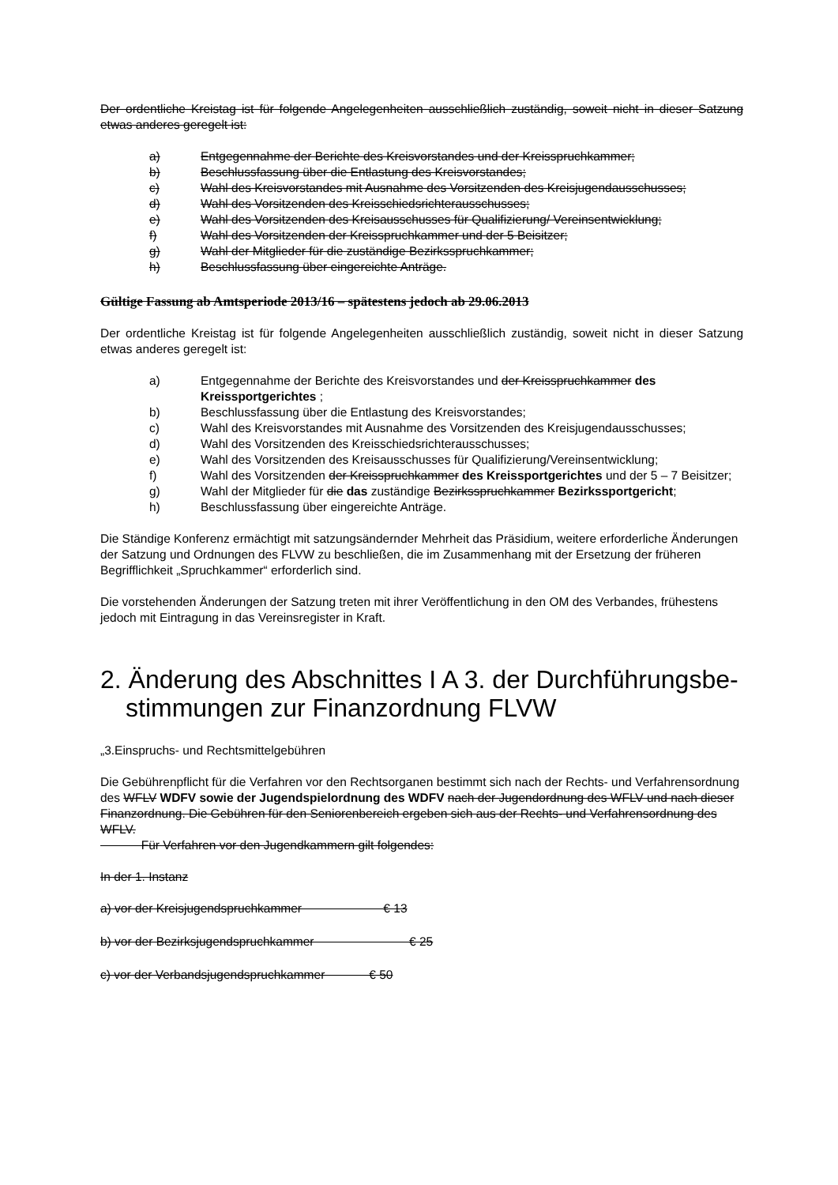Der ordentliche Kreistag ist für folgende Angelegenheiten ausschließlich zuständig, soweit nicht in dieser Satzung etwas anderes geregelt ist:
a) Entgegennahme der Berichte des Kreisvorstandes und der Kreisspruchkammer;
b) Beschlussfassung über die Entlastung des Kreisvorstandes;
c) Wahl des Kreisvorstandes mit Ausnahme des Vorsitzenden des Kreisjugendausschusses;
d) Wahl des Vorsitzenden des Kreisschiedsrichterausschusses;
e) Wahl des Vorsitzenden des Kreisausschusses für Qualifizierung/ Vereinsentwicklung;
f) Wahl des Vorsitzenden der Kreisspruchkammer und der 5 Beisitzer;
g) Wahl der Mitglieder für die zuständige Bezirksspruchkammer;
h) Beschlussfassung über eingereichte Anträge.
Gültige Fassung ab Amtsperiode 2013/16 – spätestens jedoch ab 29.06.2013
Der ordentliche Kreistag ist für folgende Angelegenheiten ausschließlich zuständig, soweit nicht in dieser Satzung etwas anderes geregelt ist:
a) Entgegennahme der Berichte des Kreisvorstandes und der Kreisspruchkammer des Kreissportgerichtes ;
b) Beschlussfassung über die Entlastung des Kreisvorstandes;
c) Wahl des Kreisvorstandes mit Ausnahme des Vorsitzenden des Kreisjugendausschusses;
d) Wahl des Vorsitzenden des Kreisschiedsrichterausschusses;
e) Wahl des Vorsitzenden des Kreisausschusses für Qualifizierung/Vereinsentwicklung;
f) Wahl des Vorsitzenden der Kreisspruchkammer des Kreissportgerichtes und der 5 – 7 Beisitzer;
g) Wahl der Mitglieder für die das zuständige Bezirksspruchkammer Bezirkssportgericht;
h) Beschlussfassung über eingereichte Anträge.
Die Ständige Konferenz ermächtigt mit satzungsändernder Mehrheit das Präsidium, weitere erforderliche Änderungen der Satzung und Ordnungen des FLVW zu beschließen, die im Zusammenhang mit der Ersetzung der früheren Begrifflichkeit „Spruchkammer“ erforderlich sind.
Die vorstehenden Änderungen der Satzung treten mit ihrer Veröffentlichung in den OM des Verbandes, frühestens jedoch mit Eintragung in das Vereinsregister in Kraft.
2. Änderung des Abschnittes I A 3. der Durchführungsbe­stimmungen zur Finanzordnung FLVW
„3.Einspruchs- und Rechtsmittelgebühren
Die Gebührenpflicht für die Verfahren vor den Rechtsorganen bestimmt sich nach der Rechts- und Verfahrensordnung des WFLV WDFV sowie der Jugendspielordnung des WDFV nach der Jugendordnung des WFLV und nach dieser Finanzordnung. Die Gebühren für den Seniorenbereich ergeben sich aus der Rechts- und Verfahrensordnung des WFLV.
Für Verfahren vor den Jugendkammern gilt folgendes:
In der 1. Instanz
a) vor der Kreisjugendspruchkammer € 13
b) vor der Bezirksjugendspruchkammer € 25
c) vor der Verbandsjugendspruchkammer € 50